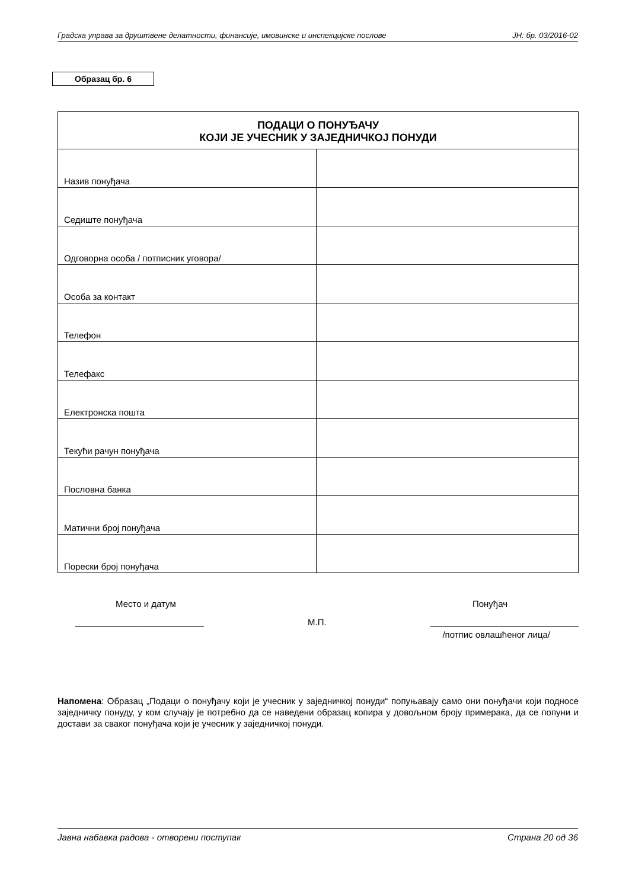Градска управа за друштвене делатности, финансије, имовинске и инспекцијске послове ЈН: бр. 03/2016-02
Образац бр. 6
| ПОДАЦИ О ПОНУЂАЧУ КОЈИ ЈЕ УЧЕСНИК У ЗАЈЕДНИЧКОЈ ПОНУДИ | |
| --- | --- |
| Назив понуђача | |
| Седиште понуђача | |
| Одговорна особа / потписник уговора/ | |
| Особа за контакт | |
| Телефон | |
| Телефакс | |
| Електронска пошта | |
| Текући рачун понуђача | |
| Пословна банка | |
| Матични број понуђача | |
| Порески број понуђача | |
Место и датум Понуђач
__________________________ М.П. ______________________________
/потпис овлашћеног лица/
Напомена: Образац „Подаци о понуђачу који је учесник у заједничкој понуди“ попуњавају само они понуђачи који подносе заједничку понуду, у ком случају је потребно да се наведени образац копира у довољном броју примерака, да се попуни и достави за сваког понуђача који је учесник у заједничкој понуди.
Јавна набавка радова - отворени поступак Страна 20 од 36